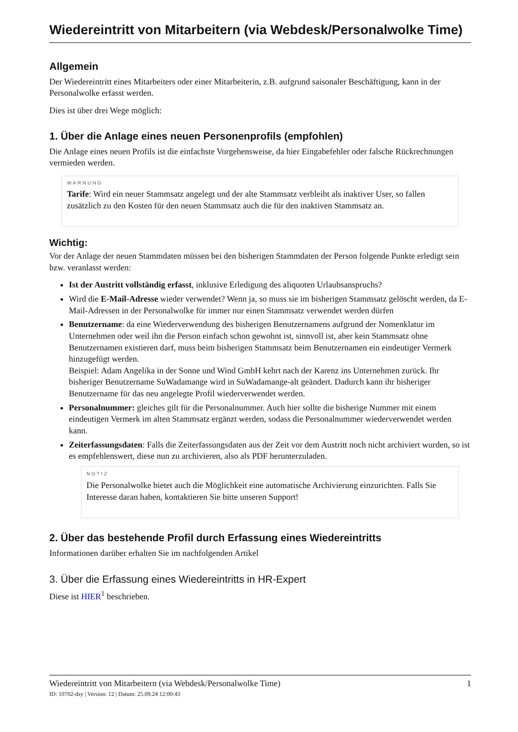Wiedereintritt von Mitarbeitern (via Webdesk/Personalwolke Time)
Allgemein
Der Wiedereintritt eines Mitarbeiters oder einer Mitarbeiterin, z.B. aufgrund saisonaler Beschäftigung, kann in der Personalwolke erfasst werden.
Dies ist über drei Wege möglich:
1. Über die Anlage eines neuen Personenprofils (empfohlen)
Die Anlage eines neuen Profils ist die einfachste Vorgehensweise, da hier Eingabefehler oder falsche Rückrechnungen vermieden werden.
WARNUNG
Tarife: Wird ein neuer Stammsatz angelegt und der alte Stammsatz verbleibt als inaktiver User, so fallen zusätzlich zu den Kosten für den neuen Stammsatz auch die für den inaktiven Stammsatz an.
Wichtig:
Vor der Anlage der neuen Stammdaten müssen bei den bisherigen Stammdaten der Person folgende Punkte erledigt sein bzw. veranlasst werden:
Ist der Austritt vollständig erfasst, inklusive Erledigung des aliquoten Urlaubsanspruchs?
Wird die E-Mail-Adresse wieder verwendet? Wenn ja, so muss sie im bisherigen Stammsatz gelöscht werden, da E-Mail-Adressen in der Personalwolke für immer nur einen Stammsatz verwendet werden dürfen
Benutzername: da eine Wiederverwendung des bisherigen Benutzernamens aufgrund der Nomenklatur im Unternehmen oder weil ihn die Person einfach schon gewohnt ist, sinnvoll ist, aber kein Stammsatz ohne Benutzernamen existieren darf, muss beim bisherigen Stammsatz beim Benutzernamen ein eindeutiger Vermerk hinzugefügt werden.
Beispiel: Adam Angelika in der Sonne und Wind GmbH kehrt nach der Karenz ins Unternehmen zurück. Ihr bisheriger Benutzername SuWadamange wird in SuWadamange-alt geändert. Dadurch kann ihr bisheriger Benutzername für das neu angelegte Profil wiederverwendet werden.
Personalnummer: gleiches gilt für die Personalnummer. Auch hier sollte die bisherige Nummer mit einem eindeutigen Vermerk im alten Stammsatz ergänzt werden, sodass die Personalnummer wiederverwendet werden kann.
Zeiterfassungsdaten: Falls die Zeiterfassungsdaten aus der Zeit vor dem Austritt noch nicht archiviert wurden, so ist es empfehlenswert, diese nun zu archivieren, also als PDF herunterzuladen.
NOTIZ
Die Personalwolke bietet auch die Möglichkeit eine automatische Archivierung einzurichten. Falls Sie Interesse daran haben, kontaktieren Sie bitte unseren Support!
2. Über das bestehende Profil durch Erfassung eines Wiedereintritts
Informationen darüber erhalten Sie im nachfolgenden Artikel
3. Über die Erfassung eines Wiedereintritts in HR-Expert
Diese ist HIER<sup>1</sup> beschrieben.
Wiedereintritt von Mitarbeitern (via Webdesk/Personalwolke Time) 1
ID: 10702-dsy | Version: 12 | Datum: 25.09.24 12:00:43